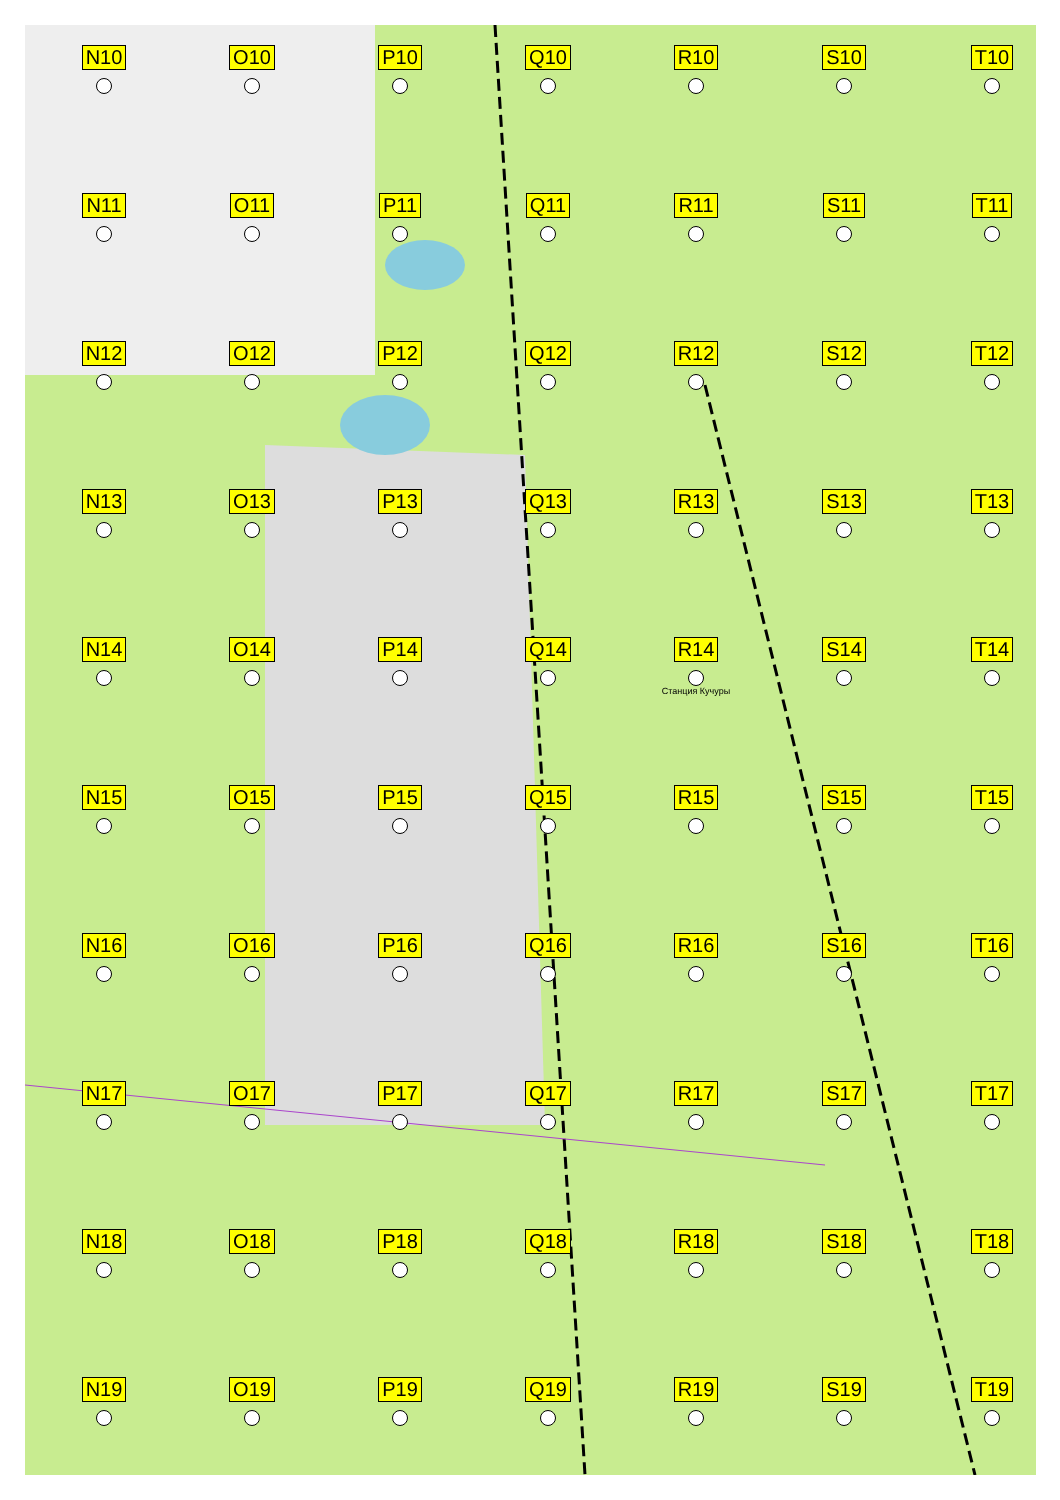N10
O10
P10
Q10
R10
S10
T10
N11
O11
P11
Q11
R11
S11
T11
N12
O12
P12
Q12
R12
S12
T12
N13
O13
P13
Q13
R13
S13
T13
N14
O14
P14
Q14
R14
Станция Кучуры
S14
T14
N15
O15
P15
Q15
R15
S15
T15
N16
O16
P16
Q16
R16
S16
T16
N17
O17
P17
Q17
R17
S17
T17
N18
O18
P18
Q18
R18
S18
T18
N19
O19
P19
Q19
R19
S19
T19